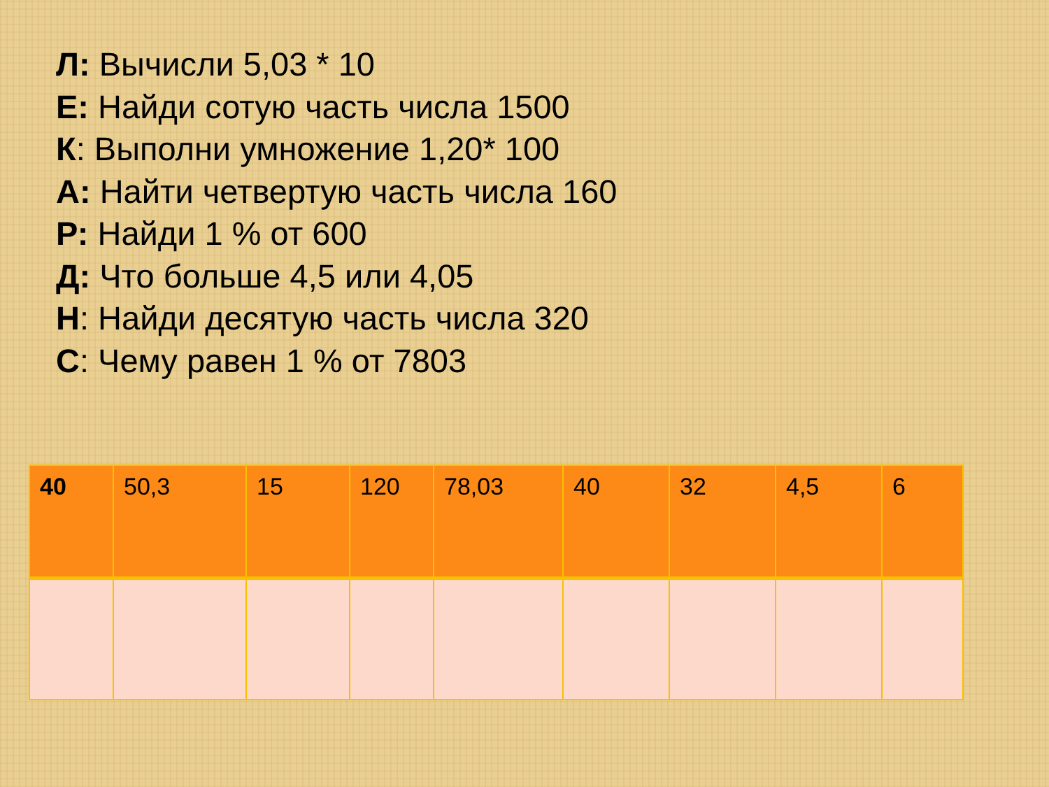Л: Вычисли 5,03 * 10
Е: Найди сотую часть числа 1500
К: Выполни умножение 1,20* 100
А: Найти четвертую часть числа 160
Р: Найди 1 % от 600
Д: Что больше 4,5 или 4,05
Н: Найди десятую часть числа 320
С: Чему равен 1 % от 7803
| 40 | 50,3 | 15 | 120 | 78,03 | 40 | 32 | 4,5 | 6 |